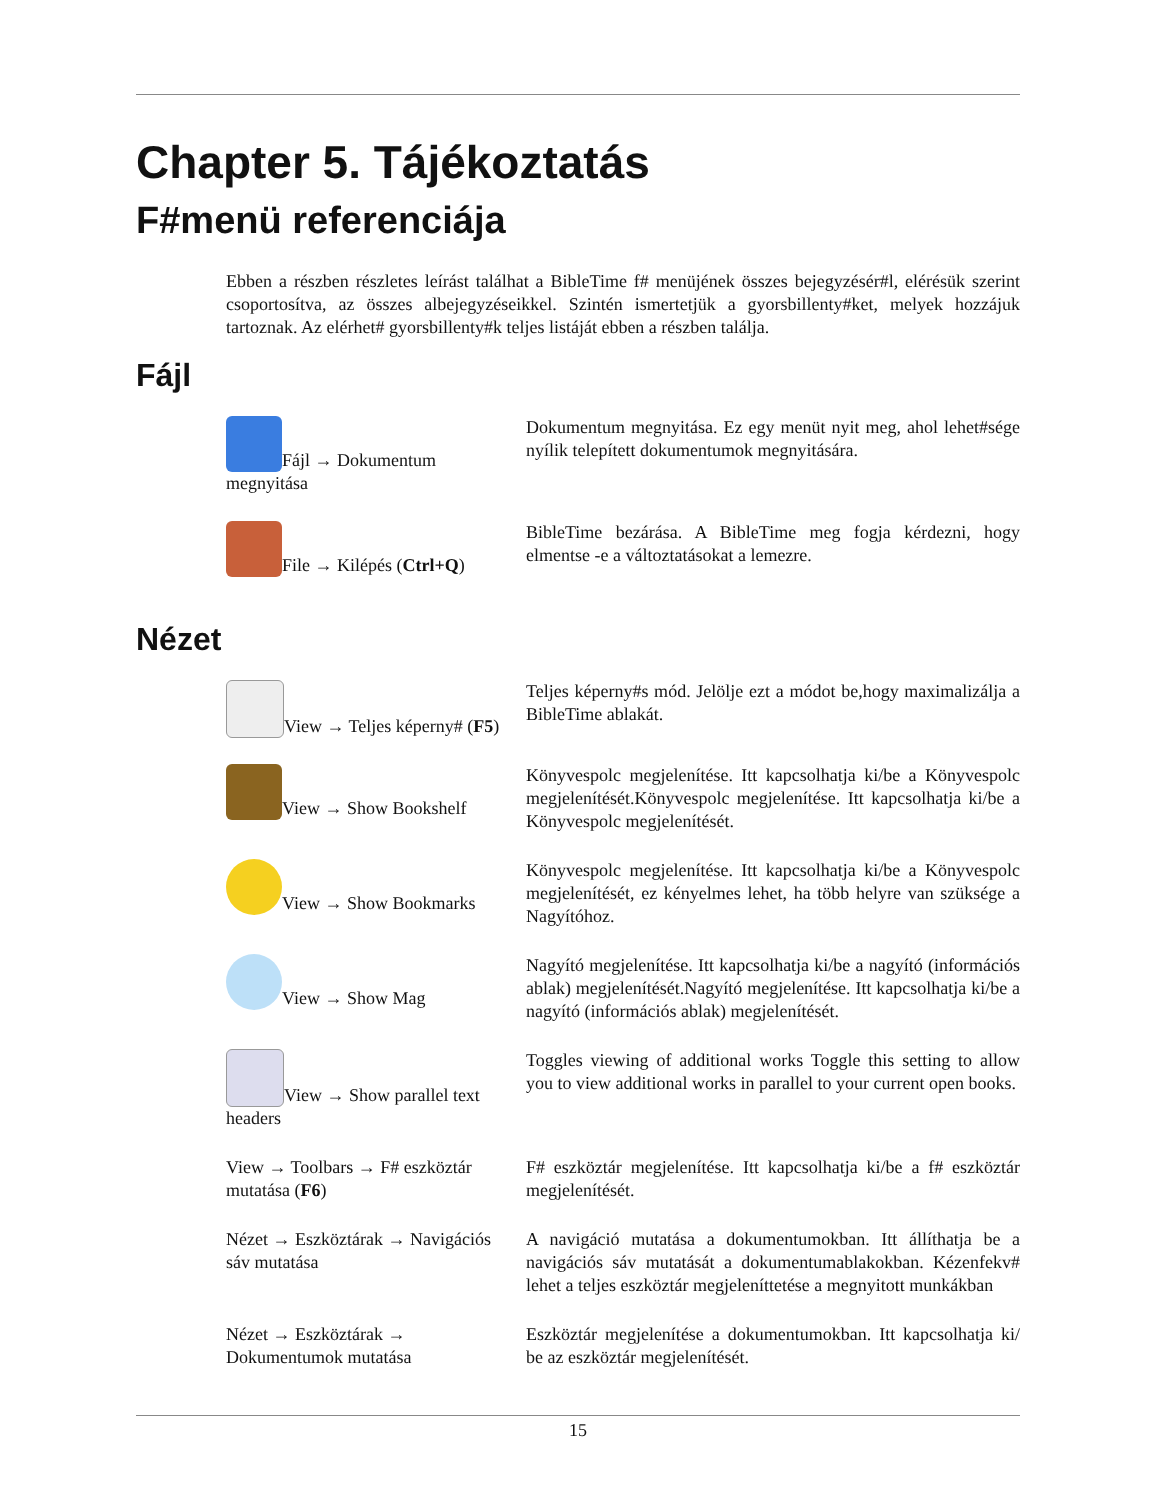Chapter 5. Tájékoztatás
F#menü referenciája
Ebben a részben részletes leírást találhat a BibleTime f# menüjének összes bejegyzésér#l, elérésük szerint csoportosítva, az összes albejegyzéseikkel. Szintén ismertetjük a gyorsbillenty#ket, melyek hozzájuk tartoznak. Az elérhet# gyorsbillenty#k teljes listáját ebben a részben találja.
Fájl
| Fájl → Dokumentum megnyitása | Dokumentum megnyitása. Ez egy menüt nyit meg, ahol lehet#sége nyílik telepített dokumentumok megnyitására. |
| File → Kilépés ( Ctrl+Q ) | BibleTime bezárása. A BibleTime meg fogja kérdezni, hogy elmentse -e a változtatásokat a lemezre. |
Nézet
| View → Teljes képerny# ( F5 ) | Teljes képerny#s mód. Jelölje ezt a módot be,hogy maximalizálja a BibleTime ablakát. |
| View → Show Bookshelf | Könyvespolc megjelenítése. Itt kapcsolhatja ki/be a Könyvespolc megjelenítését.Könyvespolc megjelenítése. Itt kapcsolhatja ki/be a Könyvespolc megjelenítését. |
| View → Show Bookmarks | Könyvespolc megjelenítése. Itt kapcsolhatja ki/be a Könyvespolc megjelenítését, ez kényelmes lehet, ha több helyre van szüksége a Nagyítóhoz. |
| View → Show Mag | Nagyító megjelenítése. Itt kapcsolhatja ki/be a nagyító (információs ablak) megjelenítését.Nagyító megjelenítése. Itt kapcsolhatja ki/be a nagyító (információs ablak) megjelenítését. |
| View → Show parallel text headers | Toggles viewing of additional works Toggle this setting to allow you to view additional works in parallel to your current open books. |
| View → Toolbars → F# eszköztár mutatása ( F6 ) | F# eszköztár megjelenítése. Itt kapcsolhatja ki/be a f# eszköztár megjelenítését. |
| Nézet → Eszköztárak → Navigációs sáv mutatása | A navigáció mutatása a dokumentumokban. Itt állíthatja be a navigációs sáv mutatását a dokumentumablakokban. Kézenfekv# lehet a teljes eszköztár megjeleníttetése a megnyitott munkákban |
| Nézet → Eszköztárak → Dokumentumok mutatása | Eszköztár megjelenítése a dokumentumokban. Itt kapcsolhatja ki/ be az eszköztár megjelenítését. |
15